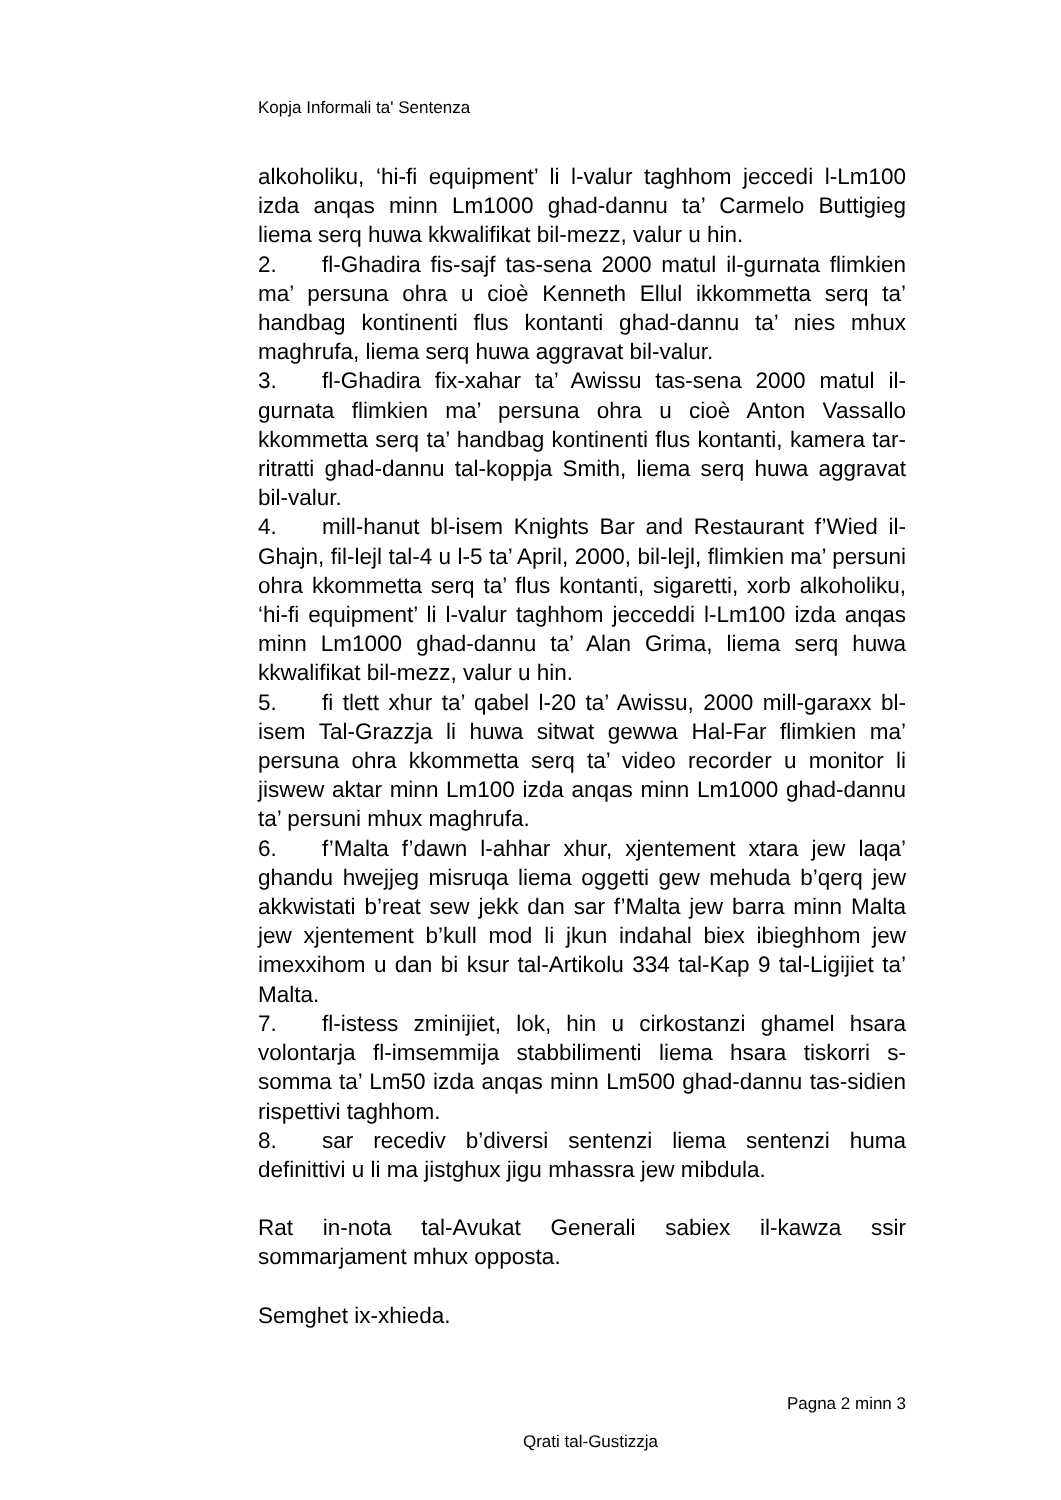Kopja Informali ta' Sentenza
alkoholiku, ‘hi-fi equipment’ li l-valur taghhom jeccedi l-Lm100 izda anqas minn Lm1000 ghad-dannu ta’ Carmelo Buttigieg liema serq huwa kkwalifikat bil-mezz, valur u hin.
2. fl-Ghadira fis-sajf tas-sena 2000 matul il-gurnata flimkien ma’ persuna ohra u cioè Kenneth Ellul ikkommetta serq ta’ handbag kontinenti flus kontanti ghad-dannu ta’ nies mhux maghrufa, liema serq huwa aggravat bil-valur.
3. fl-Ghadira fix-xahar ta’ Awissu tas-sena 2000 matul il-gurnata flimkien ma’ persuna ohra u cioè Anton Vassallo kkommetta serq ta’ handbag kontinenti flus kontanti, kamera tar-ritratti ghad-dannu tal-koppja Smith, liema serq huwa aggravat bil-valur.
4. mill-hanut bl-isem Knights Bar and Restaurant f’Wied il-Ghajn, fil-lejl tal-4 u l-5 ta’ April, 2000, bil-lejl, flimkien ma’ persuni ohra kkommetta serq ta’ flus kontanti, sigaretti, xorb alkoholiku, ‘hi-fi equipment’ li l-valur taghhom jecceddi l-Lm100 izda anqas minn Lm1000 ghad-dannu ta’ Alan Grima, liema serq huwa kkwalifikat bil-mezz, valur u hin.
5. fi tlett xhur ta’ qabel l-20 ta’ Awissu, 2000 mill-garaxx bl-isem Tal-Grazzja li huwa sitwat gewwa Hal-Far flimkien ma’ persuna ohra kkommetta serq ta’ video recorder u monitor li jiswew aktar minn Lm100 izda anqas minn Lm1000 ghad-dannu ta’ persuni mhux maghrufa.
6. f’Malta f’dawn l-ahhar xhur, xjentement xtara jew laqa’ ghandu hwejjeg misruqa liema oggetti gew mehuda b’qerq jew akkwistati b’reat sew jekk dan sar f’Malta jew barra minn Malta jew xjentement b’kull mod li jkun indahal biex ibieghhom jew imexxihom u dan bi ksur tal-Artikolu 334 tal-Kap 9 tal-Ligijiet ta’ Malta.
7. fl-istess zminijiet, lok, hin u cirkostanzi ghamel hsara volontarja fl-imsemmija stabbilimenti liema hsara tiskorri s-somma ta’ Lm50 izda anqas minn Lm500 ghad-dannu tas-sidien rispettivi taghhom.
8. sar recediv b’diversi sentenzi liema sentenzi huma definittivi u li ma jistghux jigu mhassra jew mibdula.
Rat in-nota tal-Avukat Generali sabiex il-kawza ssir sommarjament mhux opposta.
Semghet ix-xhieda.
Pagna 2 minn 3
Qrati tal-Gustizzja